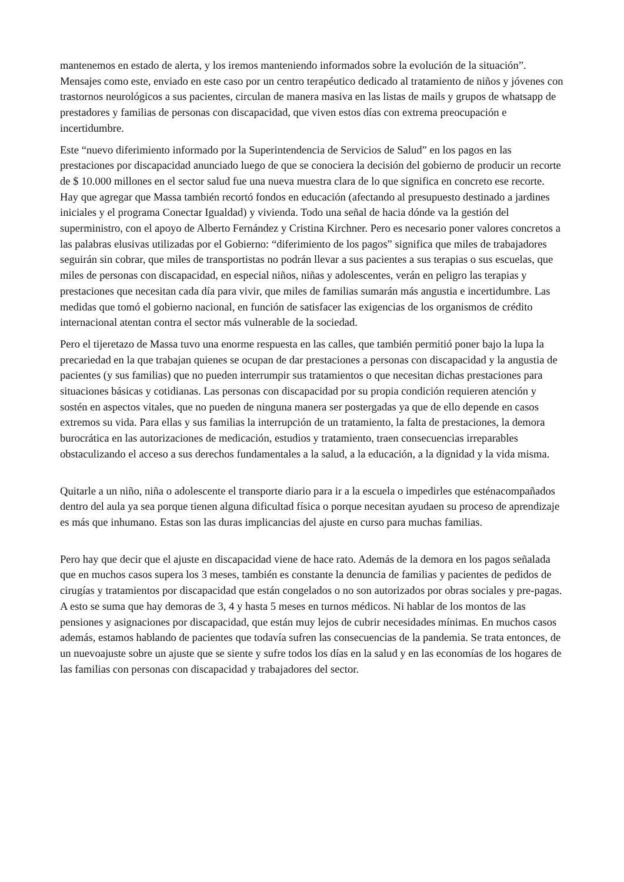mantenemos en estado de alerta, y los iremos manteniendo informados sobre la evolución de la situación”. Mensajes como este, enviado en este caso por un centro terapéutico dedicado al tratamiento de niños y jóvenes con trastornos neurológicos a sus pacientes, circulan de manera masiva en las listas de mails y grupos de whatsapp de prestadores y familias de personas con discapacidad, que viven estos días con extrema preocupación e incertidumbre.
Este “nuevo diferimiento informado por la Superintendencia de Servicios de Salud” en los pagos en las prestaciones por discapacidad anunciado luego de que se conociera la decisión del gobierno de producir un recorte de $ 10.000 millones en el sector salud fue una nueva muestra clara de lo que significa en concreto ese recorte. Hay que agregar que Massa también recortó fondos en educación (afectando al presupuesto destinado a jardines iniciales y el programa Conectar Igualdad) y vivienda. Todo una señal de hacia dónde va la gestión del superministro, con el apoyo de Alberto Fernández y Cristina Kirchner. Pero es necesario poner valores concretos a las palabras elusivas utilizadas por el Gobierno: “diferimiento de los pagos” significa que miles de trabajadores seguirán sin cobrar, que miles de transportistas no podrán llevar a sus pacientes a sus terapias o sus escuelas, que miles de personas con discapacidad, en especial niños, niñas y adolescentes, verán en peligro las terapias y prestaciones que necesitan cada día para vivir, que miles de familias sumarán más angustia e incertidumbre. Las medidas que tomó el gobierno nacional, en función de satisfacer las exigencias de los organismos de crédito internacional atentan contra el sector más vulnerable de la sociedad.
Pero el tijeretazo de Massa tuvo una enorme respuesta en las calles, que también permitió poner bajo la lupa la precariedad en la que trabajan quienes se ocupan de dar prestaciones a personas con discapacidad y la angustia de pacientes (y sus familias) que no pueden interrumpir sus tratamientos o que necesitan dichas prestaciones para situaciones básicas y cotidianas. Las personas con discapacidad por su propia condición requieren atención y sostén en aspectos vitales, que no pueden de ninguna manera ser postergadas ya que de ello depende en casos extremos su vida. Para ellas y sus familias la interrupción de un tratamiento, la falta de prestaciones, la demora burocrática en las autorizaciones de medicación, estudios y tratamiento, traen consecuencias irreparables obstaculizando el acceso a sus derechos fundamentales a la salud, a la educación, a la dignidad y la vida misma.
Quitarle a un niño, niña o adolescente el transporte diario para ir a la escuela o impedirles que esténacompañados dentro del aula ya sea porque tienen alguna dificultad física o porque necesitan ayudaen su proceso de aprendizaje es más que inhumano. Estas son las duras implicancias del ajuste en curso para muchas familias.
Pero hay que decir que el ajuste en discapacidad viene de hace rato. Además de la demora en los pagos señalada que en muchos casos supera los 3 meses, también es constante la denuncia de familias y pacientes de pedidos de cirugías y tratamientos por discapacidad que están congelados o no son autorizados por obras sociales y pre-pagas. A esto se suma que hay demoras de 3, 4 y hasta 5 meses en turnos médicos. Ni hablar de los montos de las pensiones y asignaciones por discapacidad, que están muy lejos de cubrir necesidades mínimas. En muchos casos además, estamos hablando de pacientes que todavía sufren las consecuencias de la pandemia. Se trata entonces, de un nuevoajuste sobre un ajuste que se siente y sufre todos los días en la salud y en las economías de los hogares de las familias con personas con discapacidad y trabajadores del sector.